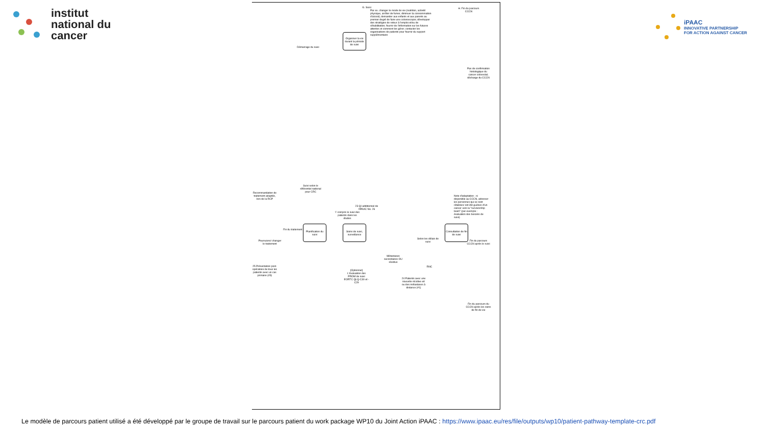institut
national du
cancer
iPAAC
INNOVATIVE PARTNERSHIP
FOR ACTION AGAINST CANCER
G. Suivi
H. Fin du parcours CCCN
Par ex. changer le mode de vie (nutrition, activité physique, arrêter de fumer, diminuer la consommation d'alcool); demander aux enfants et aux parents au premier degré de faire une colonoscopie; développer des stratégies de retour à l'emploi et/ou de réhabilitation; fournir de l'information sur les futures attentes et comment les gérer; contacter les organisations de patients pour fournir du support supplémentaire
Organiser la vie durant la période de suivi
Démarrage du suivi
Pas de confirmation histologique du cancer colorectal; décharge du CCCN
Recommandation de traitement adaptée, lors de la RCP
Suivi selon le référentiel national pour CRC
23 QI additionnel de l'iPAAC No. 26
Y compris le suivi des patients dans les études
Note d'adaptation : si disponible au CCCN, adresser les personnes qui se sont rétablies/ ont été guéries d'un cancer vers la "survivorship team" (par exemple : évaluation des besoins de suivi)
Fin du traitement
Planification du suivi
Soins de suivi, surveillance
Consultation de fin de suivi
Selon les délais de suivi
Fin du parcours CCCN après le suivi
Poursuivre/ changer le traitement
25 Présentation post-opératoire de tous les patients avec un cas primaire (#3)
[Optionnel] L'évaluation des PROM de suivi EORTC QLQ-C30 et -C29
Métastases secondaires OU récidive
RNC
24 Patients avec une nouvelle récidive et/ ou des métastases à distance (#1)
Fin du parcours du CCCN après les soins de fin de vie
Le modèle de parcours patient utilisé a été développé par le groupe de travail sur le parcours patient du work package WP10 du Joint Action iPAAC : https://www.ipaac.eu/res/file/outputs/wp10/patient-pathway-template-crc.pdf